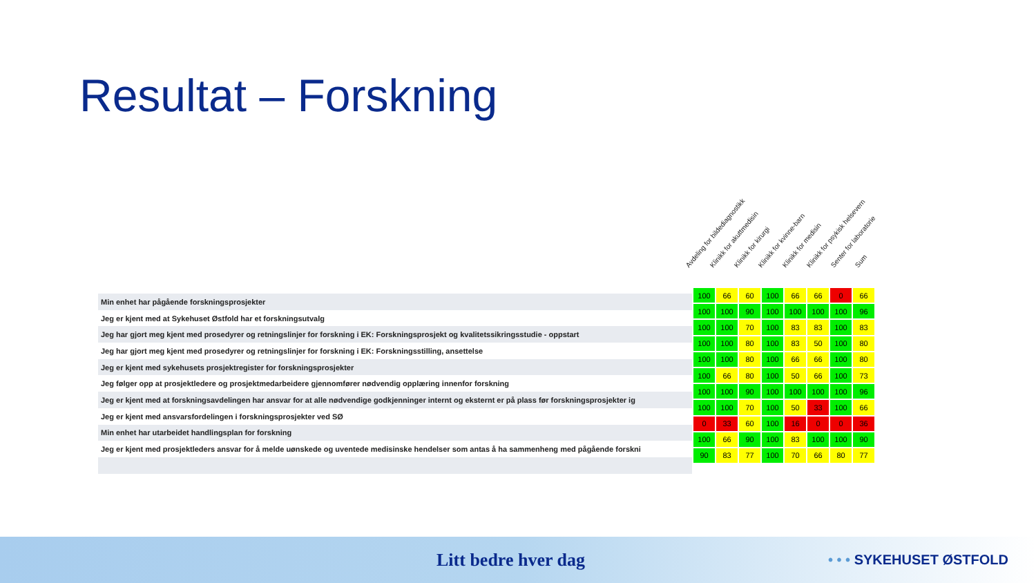Resultat – Forskning
Avdeling for bildediagnostikk
Klinikk for akuttmedisin
Klinikk for kirurgi
Klinikk for kvinne-barn
Klinikk for medisin
Klinikk for psykisk helsevern
Senter for laboratorie
Sum
| Min enhet har pågående forskningsprosjekter |
| Jeg er kjent med at Sykehuset Østfold har et forskningsutvalg |
| Jeg har gjort meg kjent med prosedyrer og retningslinjer for forskning i EK: Forskningsprosjekt og kvalitetssikringsstudie - oppstart |
| Jeg har gjort meg kjent med prosedyrer og retningslinjer for forskning i EK: Forskningsstilling, ansettelse |
| Jeg er kjent med sykehusets prosjektregister for forskningsprosjekter |
| Jeg følger opp at prosjektledere og prosjektmedarbeidere gjennomfører nødvendig opplæring innenfor forskning |
| Jeg er kjent med at forskningsavdelingen har ansvar for at alle nødvendige godkjenninger internt og eksternt er på plass før forskningsprosjekter ig |
| Jeg er kjent med ansvarsfordelingen i forskningsprosjekter ved SØ |
| Min enhet har utarbeidet handlingsplan for forskning |
| Jeg er kjent med prosjektleders ansvar for å melde uønskede og uventede medisinske hendelser som antas å ha sammenheng med pågående forskni |
| 100 | 66 | 60 | 100 | 66 | 66 | 0 | 66 |
| 100 | 100 | 90 | 100 | 100 | 100 | 100 | 96 |
| 100 | 100 | 70 | 100 | 83 | 83 | 100 | 83 |
| 100 | 100 | 80 | 100 | 83 | 50 | 100 | 80 |
| 100 | 100 | 80 | 100 | 66 | 66 | 100 | 80 |
| 100 | 66 | 80 | 100 | 50 | 66 | 100 | 73 |
| 100 | 100 | 90 | 100 | 100 | 100 | 100 | 96 |
| 100 | 100 | 70 | 100 | 50 | 33 | 100 | 66 |
| 0 | 33 | 60 | 100 | 16 | 0 | 0 | 36 |
| 100 | 66 | 90 | 100 | 83 | 100 | 100 | 90 |
| 90 | 83 | 77 | 100 | 70 | 66 | 80 | 77 |
Litt bedre hver dag • • • SYKEHUSET ØSTFOLD